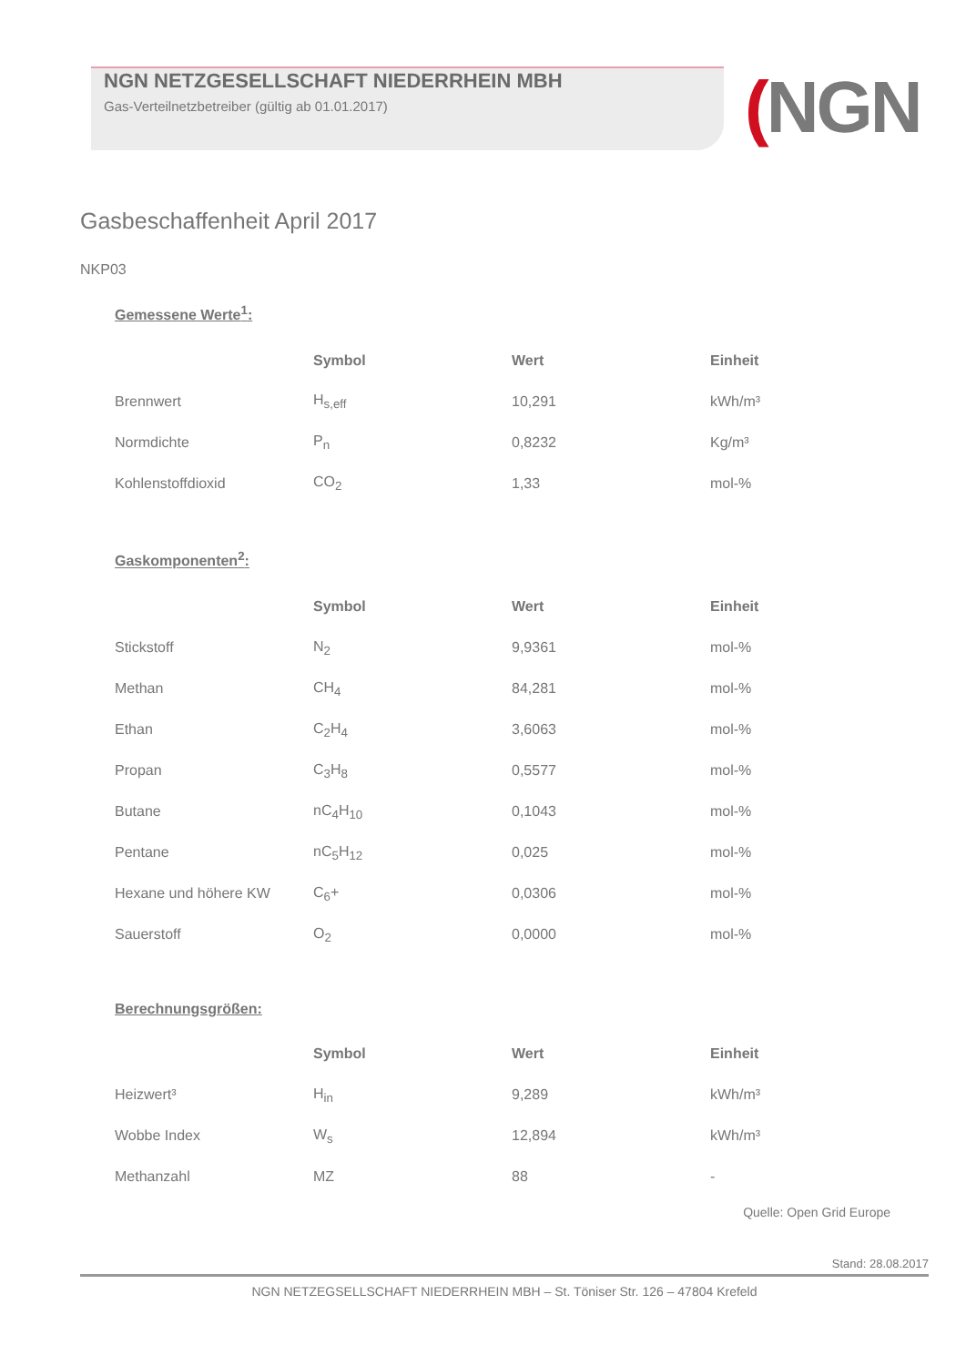NGN NETZGESELLSCHAFT NIEDERRHEIN MBH
Gas-Verteilnetzbetreiber (gültig ab 01.01.2017)
(NGN
Gasbeschaffenheit April 2017
NKP03
Gemessene Werte<sup>1</sup>:
| | Symbol | Wert | Einheit |
| Brennwert | H<sub>s,eff</sub> | 10,291 | kWh/m³ |
| Normdichte | P<sub>n</sub> | 0,8232 | Kg/m³ |
| Kohlenstoffdioxid | CO<sub>2</sub> | 1,33 | mol-% |
Gaskomponenten<sup>2</sup>:
| | Symbol | Wert | Einheit |
| Stickstoff | N<sub>2</sub> | 9,9361 | mol-% |
| Methan | CH<sub>4</sub> | 84,281 | mol-% |
| Ethan | C<sub>2</sub>H<sub>4</sub> | 3,6063 | mol-% |
| Propan | C<sub>3</sub>H<sub>8</sub> | 0,5577 | mol-% |
| Butane | nC<sub>4</sub>H<sub>10</sub> | 0,1043 | mol-% |
| Pentane | nC<sub>5</sub>H<sub>12</sub> | 0,025 | mol-% |
| Hexane und höhere KW | C<sub>6</sub>+ | 0,0306 | mol-% |
| Sauerstoff | O<sub>2</sub> | 0,0000 | mol-% |
Berechnungsgrößen:
| | Symbol | Wert | Einheit |
| Heizwert³ | H<sub>in</sub> | 9,289 | kWh/m³ |
| Wobbe Index | W<sub>s</sub> | 12,894 | kWh/m³ |
| Methanzahl | MZ | 88 | - |
Quelle: Open Grid Europe
Stand: 28.08.2017
NGN NETZEGSELLSCHAFT NIEDERRHEIN MBH – St. Töniser Str. 126 – 47804 Krefeld